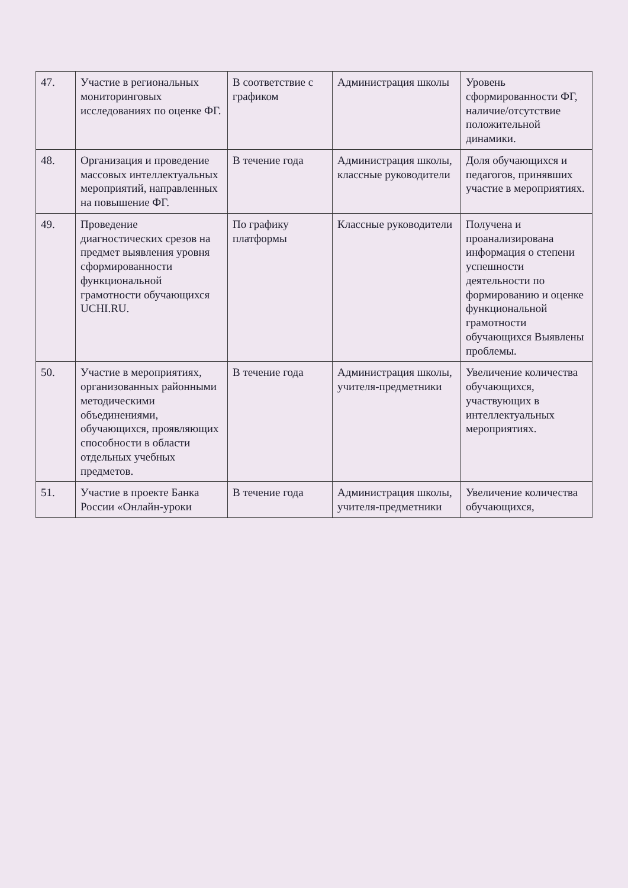| 47. | Участие в региональных мониторинговых исследованиях по оценке ФГ. | В соответствие с графиком | Администрация школы | Уровень сформированности ФГ, наличие/отсутствие положительной динамики. |
| 48. | Организация и проведение массовых интеллектуальных мероприятий, направленных на повышение ФГ. | В течение года | Администрация школы, классные руководители | Доля обучающихся и педагогов, принявших участие в мероприятиях. |
| 49. | Проведение диагностических срезов на предмет выявления уровня сформированности функциональной грамотности обучающихся UCHI.RU. | По графику платформы | Классные руководители | Получена и проанализирована информация о степени успешности деятельности по формированию и оценке функциональной грамотности обучающихся Выявлены проблемы. |
| 50. | Участие в мероприятиях, организованных районными методическими объединениями, обучающихся, проявляющих способности в области отдельных учебных предметов. | В течение года | Администрация школы, учителя-предметники | Увеличение количества обучающихся, участвующих в интеллектуальных мероприятиях. |
| 51. | Участие в проекте Банка России «Онлайн-уроки | В течение года | Администрация школы, учителя-предметники | Увеличение количества обучающихся, |